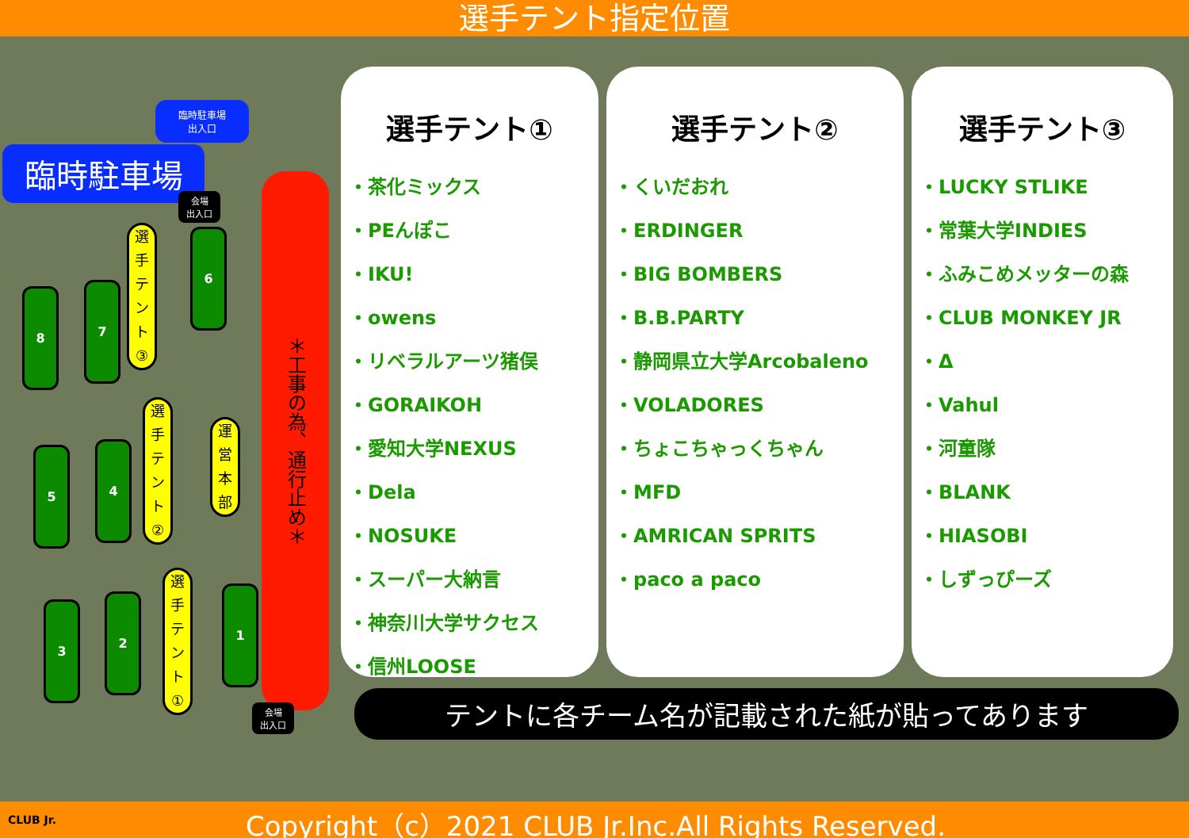選手テント指定位置
臨時駐車場
出入口
臨時駐車場
会場
出入口
＊工事の為、通行止め＊
8 7
選
手
テ
ン
ト
③
6
5 4
選
手
テ
ン
ト
②
運
営
本
部
3
2
選
手
テ
ン
ト
①
1
会場
出入口
選手テント①
・茶化ミックス
・PEんぽこ
・IKU!
・owens
・リベラルアーツ猪俣
・GORAIKOH
・愛知大学NEXUS
・Dela
・NOSUKE
・スーパー大納言
・神奈川大学サクセス
・信州LOOSE
選手テント②
・くいだおれ
・ERDINGER
・BIG BOMBERS
・B.B.PARTY
・静岡県立大学Arcobaleno
・VOLADORES
・ちょこちゃっくちゃん
・MFD
・AMRICAN SPRITS
・paco a paco
選手テント③
・LUCKY STLIKE
・常葉大学INDIES
・ふみこめメッターの森
・CLUB MONKEY JR
・Δ
・Vahul
・河童隊
・BLANK
・HIASOBI
・しずっぴーズ
テントに各チーム名が記載された紙が貼ってあります
CLUB Jr. Copyright（c）2021 CLUB Jr.Inc.All Rights Reserved.